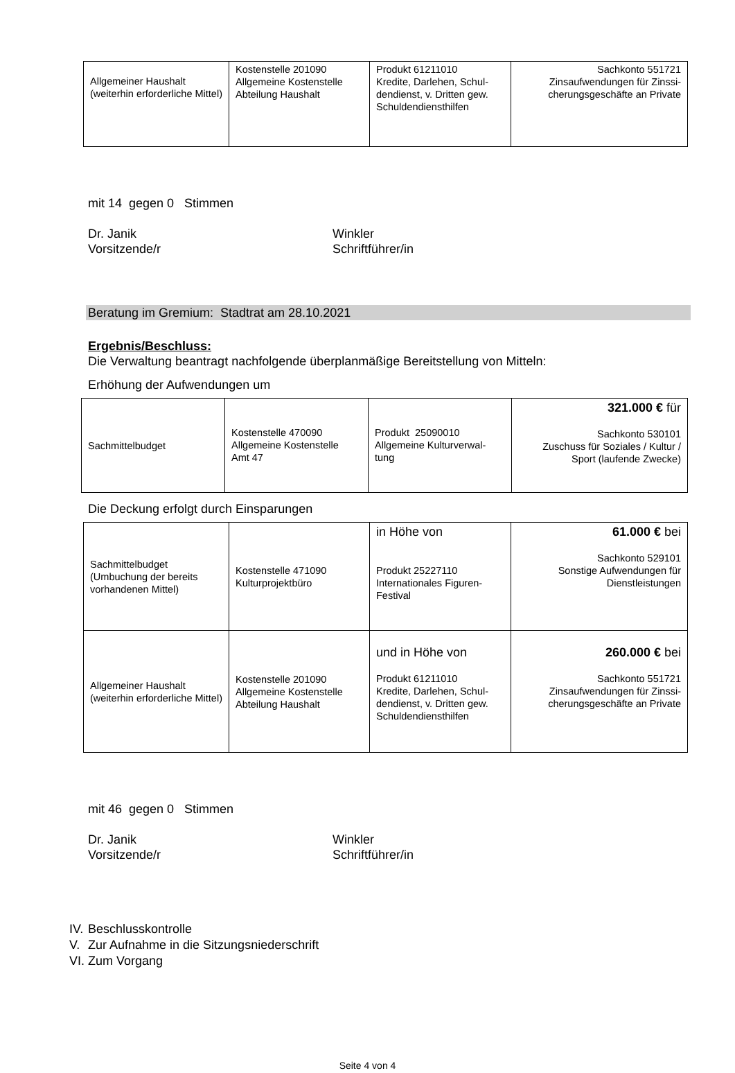| Allgemeiner Haushalt (weiterhin erforderliche Mittel) | Kostenstelle 201090 Allgemeine Kostenstelle Abteilung Haushalt | Produkt 61211010 Kredite, Darlehen, Schul-dendienst, v. Dritten gew. Schuldendiensthilfen | Sachkonto 551721 Zinsaufwendungen für Zinssi-cherungsgeschäfte an Private |
mit 14 gegen 0 Stimmen
Dr. Janik
Vorsitzende/r
Winkler
Schriftführer/in
Beratung im Gremium: Stadtrat am 28.10.2021
Ergebnis/Beschluss:
Die Verwaltung beantragt nachfolgende überplanmäßige Bereitstellung von Mitteln:
Erhöhung der Aufwendungen um
| Sachmittelbudget | Kostenstelle 470090 Allgemeine Kostenstelle Amt 47 | Produkt 25090010 Allgemeine Kulturverwal-tung | 321.000 € für Sachkonto 530101 Zuschuss für Soziales / Kultur / Sport (laufende Zwecke) |
Die Deckung erfolgt durch Einsparungen
| Sachmittelbudget (Umbuchung der bereits vorhandenen Mittel) | Kostenstelle 471090 Kulturprojektbüro | in Höhe von Produkt 25227110 Internationales Figuren-Festival | 61.000 € bei Sachkonto 529101 Sonstige Aufwendungen für Dienstleistungen |
| Allgemeiner Haushalt (weiterhin erforderliche Mittel) | Kostenstelle 201090 Allgemeine Kostenstelle Abteilung Haushalt | und in Höhe von Produkt 61211010 Kredite, Darlehen, Schul-dendienst, v. Dritten gew. Schuldendiensthilfen | 260.000 € bei Sachkonto 551721 Zinsaufwendungen für Zinssi-cherungsgeschäfte an Private |
mit 46 gegen 0 Stimmen
Dr. Janik
Vorsitzende/r
Winkler
Schriftführer/in
IV. Beschlusskontrolle
V. Zur Aufnahme in die Sitzungsniederschrift
VI. Zum Vorgang
Seite 4 von 4